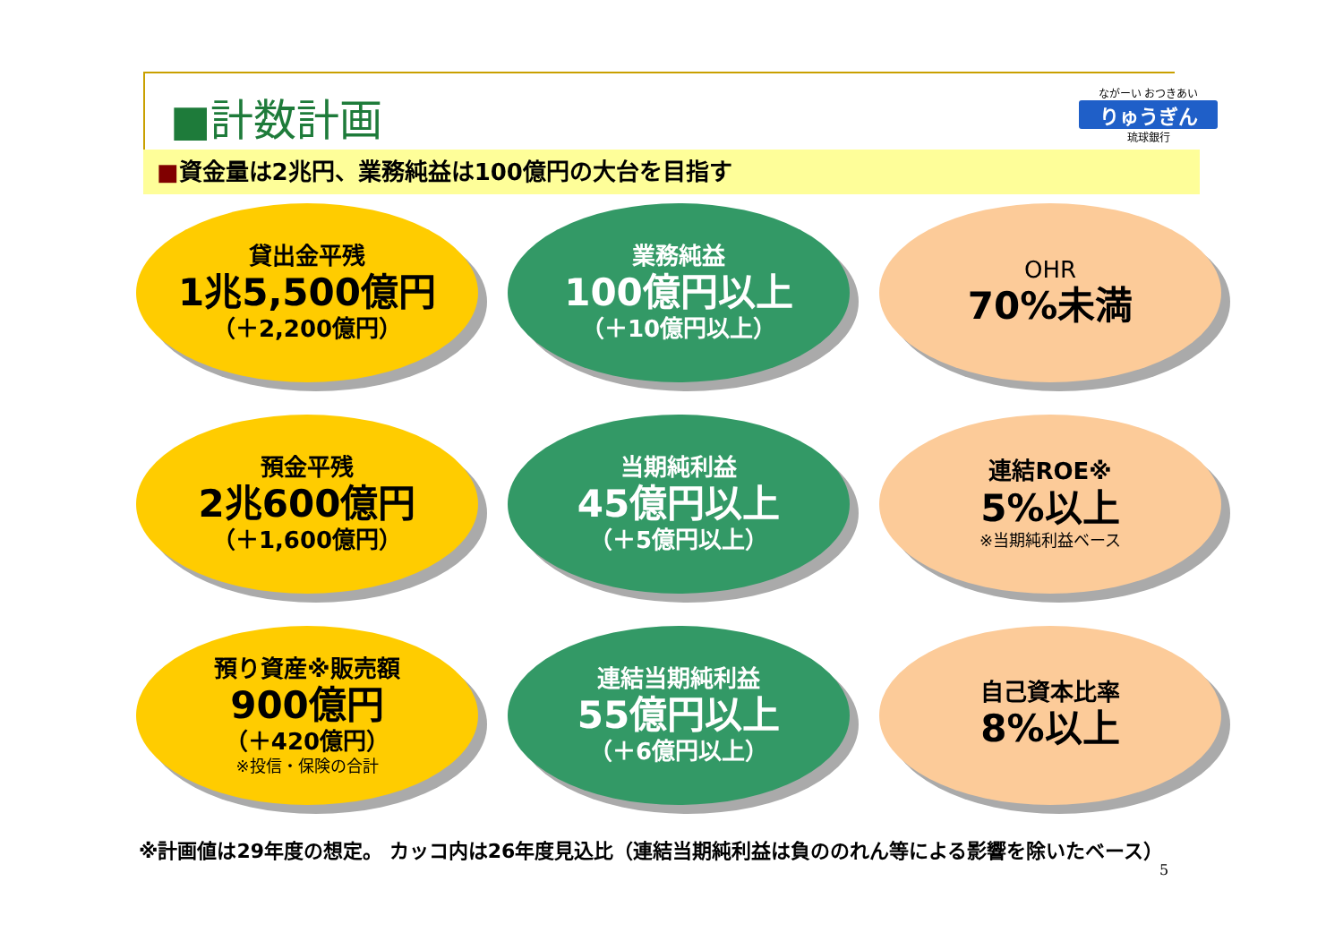■計数計画
ながーい おつきあい
りゅうぎん
琉球銀行
■資金量は2兆円、業務純益は100億円の大台を目指す
貸出金平残
1兆5,500億円
（＋2,200億円）
業務純益
100億円以上
（＋10億円以上）
OHR
70%未満
預金平残
2兆600億円
（＋1,600億円）
当期純利益
45億円以上
（＋5億円以上）
連結ROE※
5%以上
※当期純利益ベース
預り資産※販売額
900億円
（＋420億円）
※投信・保険の合計
連結当期純利益
55億円以上
（＋6億円以上）
自己資本比率
8%以上
※計画値は29年度の想定。 カッコ内は26年度見込比（連結当期純利益は負ののれん等による影響を除いたベース）
5